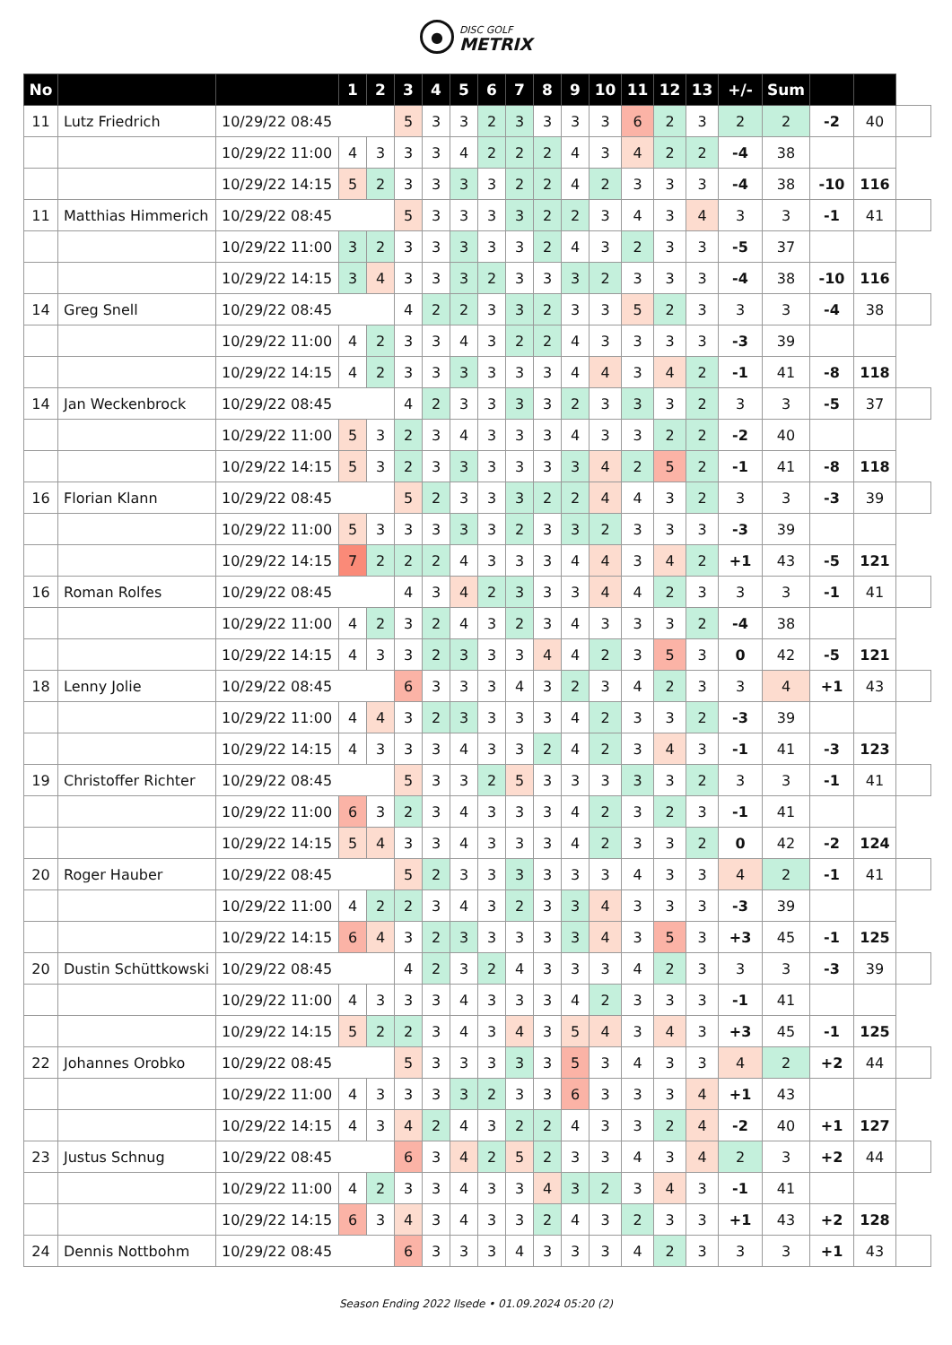●
DISC GOLF
METRIX
| No | | | 1 | 2 | 3 | 4 | 5 | 6 | 7 | 8 | 9 | 10 | 11 | 12 | 13 | +/- | Sum | | | |
| 11 | Lutz Friedrich | 10/29/22 08:45 | | | 5 | 3 | 3 | 2 | 3 | 3 | 3 | 3 | 6 | 2 | 3 | 2 | 2 | -2 | 40 | |
| | | 10/29/22 11:00 | 4 | 3 | 3 | 3 | 4 | 2 | 2 | 2 | 4 | 3 | 4 | 2 | 2 | -4 | 38 | | | |
| | | 10/29/22 14:15 | 5 | 2 | 3 | 3 | 3 | 3 | 2 | 2 | 4 | 2 | 3 | 3 | 3 | -4 | 38 | -10 | 116 | |
| 11 | Matthias Himmerich | 10/29/22 08:45 | | | 5 | 3 | 3 | 3 | 3 | 2 | 2 | 3 | 4 | 3 | 4 | 3 | 3 | -1 | 41 | |
| | | 10/29/22 11:00 | 3 | 2 | 3 | 3 | 3 | 3 | 3 | 2 | 4 | 3 | 2 | 3 | 3 | -5 | 37 | | | |
| | | 10/29/22 14:15 | 3 | 4 | 3 | 3 | 3 | 2 | 3 | 3 | 3 | 2 | 3 | 3 | 3 | -4 | 38 | -10 | 116 | |
| 14 | Greg Snell | 10/29/22 08:45 | | | 4 | 2 | 2 | 3 | 3 | 2 | 3 | 3 | 5 | 2 | 3 | 3 | 3 | -4 | 38 | |
| | | 10/29/22 11:00 | 4 | 2 | 3 | 3 | 4 | 3 | 2 | 2 | 4 | 3 | 3 | 3 | 3 | -3 | 39 | | | |
| | | 10/29/22 14:15 | 4 | 2 | 3 | 3 | 3 | 3 | 3 | 3 | 4 | 4 | 3 | 4 | 2 | -1 | 41 | -8 | 118 | |
| 14 | Jan Weckenbrock | 10/29/22 08:45 | | | 4 | 2 | 3 | 3 | 3 | 3 | 2 | 3 | 3 | 3 | 2 | 3 | 3 | -5 | 37 | |
| | | 10/29/22 11:00 | 5 | 3 | 2 | 3 | 4 | 3 | 3 | 3 | 4 | 3 | 3 | 2 | 2 | -2 | 40 | | | |
| | | 10/29/22 14:15 | 5 | 3 | 2 | 3 | 3 | 3 | 3 | 3 | 3 | 4 | 2 | 5 | 2 | -1 | 41 | -8 | 118 | |
| 16 | Florian Klann | 10/29/22 08:45 | | | 5 | 2 | 3 | 3 | 3 | 2 | 2 | 4 | 4 | 3 | 2 | 3 | 3 | -3 | 39 | |
| | | 10/29/22 11:00 | 5 | 3 | 3 | 3 | 3 | 3 | 2 | 3 | 3 | 2 | 3 | 3 | 3 | -3 | 39 | | | |
| | | 10/29/22 14:15 | 7 | 2 | 2 | 2 | 4 | 3 | 3 | 3 | 4 | 4 | 3 | 4 | 2 | +1 | 43 | -5 | 121 | |
| 16 | Roman Rolfes | 10/29/22 08:45 | | | 4 | 3 | 4 | 2 | 3 | 3 | 3 | 4 | 4 | 2 | 3 | 3 | 3 | -1 | 41 | |
| | | 10/29/22 11:00 | 4 | 2 | 3 | 2 | 4 | 3 | 2 | 3 | 4 | 3 | 3 | 3 | 2 | -4 | 38 | | | |
| | | 10/29/22 14:15 | 4 | 3 | 3 | 2 | 3 | 3 | 3 | 4 | 4 | 2 | 3 | 5 | 3 | 0 | 42 | -5 | 121 | |
| 18 | Lenny Jolie | 10/29/22 08:45 | | | 6 | 3 | 3 | 3 | 4 | 3 | 2 | 3 | 4 | 2 | 3 | 3 | 4 | +1 | 43 | |
| | | 10/29/22 11:00 | 4 | 4 | 3 | 2 | 3 | 3 | 3 | 3 | 4 | 2 | 3 | 3 | 2 | -3 | 39 | | | |
| | | 10/29/22 14:15 | 4 | 3 | 3 | 3 | 4 | 3 | 3 | 2 | 4 | 2 | 3 | 4 | 3 | -1 | 41 | -3 | 123 | |
| 19 | Christoffer Richter | 10/29/22 08:45 | | | 5 | 3 | 3 | 2 | 5 | 3 | 3 | 3 | 3 | 3 | 2 | 3 | 3 | -1 | 41 | |
| | | 10/29/22 11:00 | 6 | 3 | 2 | 3 | 4 | 3 | 3 | 3 | 4 | 2 | 3 | 2 | 3 | -1 | 41 | | | |
| | | 10/29/22 14:15 | 5 | 4 | 3 | 3 | 4 | 3 | 3 | 3 | 4 | 2 | 3 | 3 | 2 | 0 | 42 | -2 | 124 | |
| 20 | Roger Hauber | 10/29/22 08:45 | | | 5 | 2 | 3 | 3 | 3 | 3 | 3 | 3 | 4 | 3 | 3 | 4 | 2 | -1 | 41 | |
| | | 10/29/22 11:00 | 4 | 2 | 2 | 3 | 4 | 3 | 2 | 3 | 3 | 4 | 3 | 3 | 3 | -3 | 39 | | | |
| | | 10/29/22 14:15 | 6 | 4 | 3 | 2 | 3 | 3 | 3 | 3 | 3 | 4 | 3 | 5 | 3 | +3 | 45 | -1 | 125 | |
| 20 | Dustin Schüttkowski | 10/29/22 08:45 | | | 4 | 2 | 3 | 2 | 4 | 3 | 3 | 3 | 4 | 2 | 3 | 3 | 3 | -3 | 39 | |
| | | 10/29/22 11:00 | 4 | 3 | 3 | 3 | 4 | 3 | 3 | 3 | 4 | 2 | 3 | 3 | 3 | -1 | 41 | | | |
| | | 10/29/22 14:15 | 5 | 2 | 2 | 3 | 4 | 3 | 4 | 3 | 5 | 4 | 3 | 4 | 3 | +3 | 45 | -1 | 125 | |
| 22 | Johannes Orobko | 10/29/22 08:45 | | | 5 | 3 | 3 | 3 | 3 | 3 | 5 | 3 | 4 | 3 | 3 | 4 | 2 | +2 | 44 | |
| | | 10/29/22 11:00 | 4 | 3 | 3 | 3 | 3 | 2 | 3 | 3 | 6 | 3 | 3 | 3 | 4 | +1 | 43 | | | |
| | | 10/29/22 14:15 | 4 | 3 | 4 | 2 | 4 | 3 | 2 | 2 | 4 | 3 | 3 | 2 | 4 | -2 | 40 | +1 | 127 | |
| 23 | Justus Schnug | 10/29/22 08:45 | | | 6 | 3 | 4 | 2 | 5 | 2 | 3 | 3 | 4 | 3 | 4 | 2 | 3 | +2 | 44 | |
| | | 10/29/22 11:00 | 4 | 2 | 3 | 3 | 4 | 3 | 3 | 4 | 3 | 2 | 3 | 4 | 3 | -1 | 41 | | | |
| | | 10/29/22 14:15 | 6 | 3 | 4 | 3 | 4 | 3 | 3 | 2 | 4 | 3 | 2 | 3 | 3 | +1 | 43 | +2 | 128 | |
| 24 | Dennis Nottbohm | 10/29/22 08:45 | | | 6 | 3 | 3 | 3 | 4 | 3 | 3 | 3 | 4 | 2 | 3 | 3 | 3 | +1 | 43 | |
Season Ending 2022 Ilsede • 01.09.2024 05:20 (2)